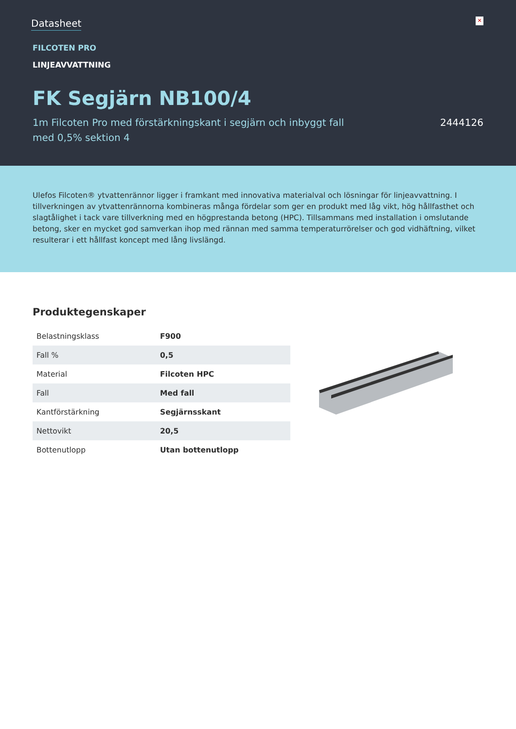Datasheet
✕
FILCOTEN PRO
LINJEAVVATTNING
FK Segjärn NB100/4
1m Filcoten Pro med förstärkningskant i segjärn och inbyggt fall med 0,5% sektion 4
2444126
Ulefos Filcoten® ytvattenrännor ligger i framkant med innovativa materialval och lösningar för linjeavvattning. I tillverkningen av ytvattenrännorna kombineras många fördelar som ger en produkt med låg vikt, hög hållfasthet och slagtålighet i tack vare tillverkning med en högprestanda betong (HPC). Tillsammans med installation i omslutande betong, sker en mycket god samverkan ihop med rännan med samma temperaturrörelser och god vidhäftning, vilket resulterar i ett hållfast koncept med lång livslängd.
Produktegenskaper
| Belastningsklass | F900 |
| Fall % | 0,5 |
| Material | Filcoten HPC |
| Fall | Med fall |
| Kantförstärkning | Segjärnsskant |
| Nettovikt | 20,5 |
| Bottenutlopp | Utan bottenutlopp |